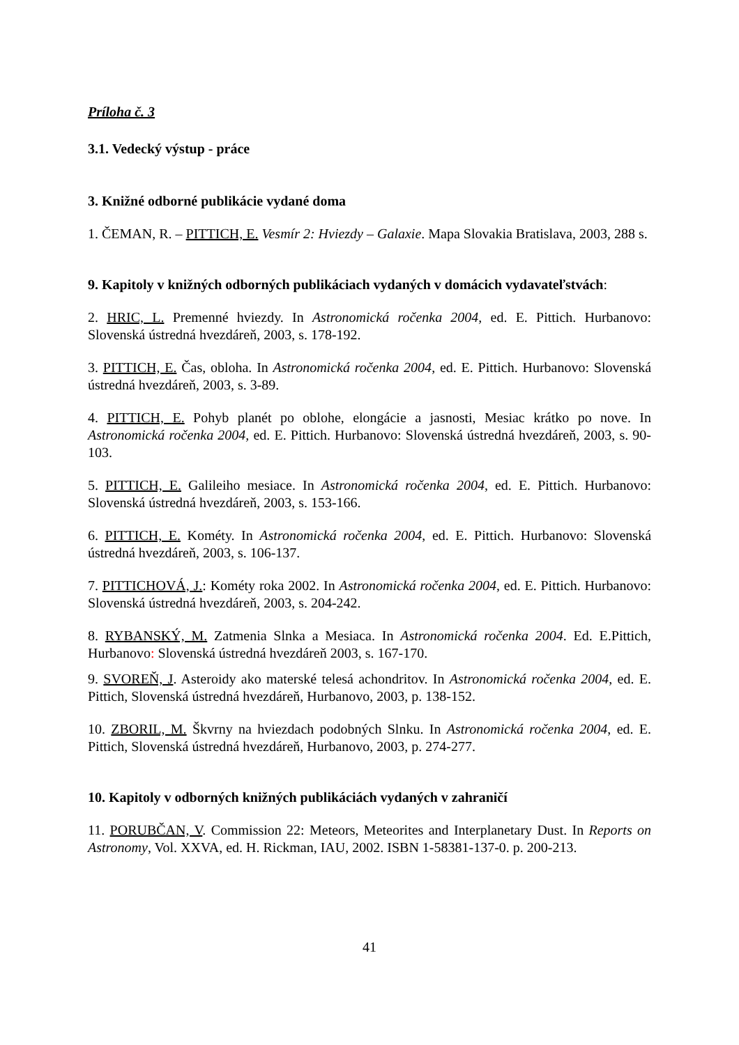Príloha č. 3
3.1. Vedecký výstup - práce
3. Knižné odborné publikácie vydané doma
1. ČEMAN, R. – PITTICH, E. Vesmír 2: Hviezdy – Galaxie. Mapa Slovakia Bratislava, 2003, 288 s.
9. Kapitoly v knižných odborných publikáciach vydaných v domácich vydavateľstvách:
2. HRIC, L. Premenné hviezdy. In Astronomická ročenka 2004, ed. E. Pittich. Hurbanovo: Slovenská ústredná hvezdáreň, 2003, s. 178-192.
3. PITTICH, E. Čas, obloha. In Astronomická ročenka 2004, ed. E. Pittich. Hurbanovo: Slovenská ústredná hvezdáreň, 2003, s. 3-89.
4. PITTICH, E. Pohyb planét po oblohe, elongácie a jasnosti, Mesiac krátko po nove. In Astronomická ročenka 2004, ed. E. Pittich. Hurbanovo: Slovenská ústredná hvezdáreň, 2003, s. 90-103.
5. PITTICH, E. Galileiho mesiace. In Astronomická ročenka 2004, ed. E. Pittich. Hurbanovo: Slovenská ústredná hvezdáreň, 2003, s. 153-166.
6. PITTICH, E. Kométy. In Astronomická ročenka 2004, ed. E. Pittich. Hurbanovo: Slovenská ústredná hvezdáreň, 2003, s. 106-137.
7. PITTICHOVÁ, J.: Kométy roka 2002. In Astronomická ročenka 2004, ed. E. Pittich. Hurbanovo: Slovenská ústredná hvezdáreň, 2003, s. 204-242.
8. RYBANSKÝ, M. Zatmenia Slnka a Mesiaca. In Astronomická ročenka 2004. Ed. E.Pittich, Hurbanovo: Slovenská ústredná hvezdáreň 2003, s. 167-170.
9. SVOREŇ, J. Asteroidy ako materské telesá achondritov. In Astronomická ročenka 2004, ed. E. Pittich, Slovenská ústredná hvezdáreň, Hurbanovo, 2003, p. 138-152.
10. ZBORIL, M. Škvrny na hviezdach podobných Slnku. In Astronomická ročenka 2004, ed. E. Pittich, Slovenská ústredná hvezdáreň, Hurbanovo, 2003, p. 274-277.
10. Kapitoly v odborných knižných publikáciách vydaných v zahraničí
11. PORUBČAN, V. Commission 22: Meteors, Meteorites and Interplanetary Dust. In Reports on Astronomy, Vol. XXVA, ed. H. Rickman, IAU, 2002. ISBN 1-58381-137-0. p. 200-213.
41